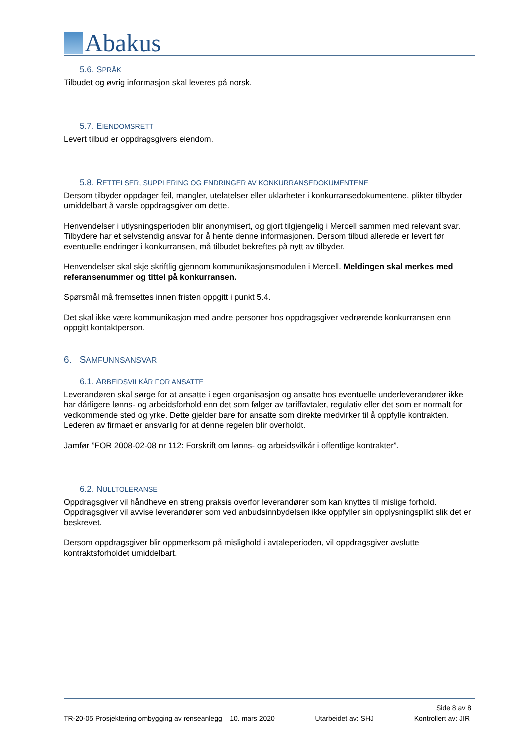Abakus
5.6. SPRÅK
Tilbudet og øvrig informasjon skal leveres på norsk.
5.7. EIENDOMSRETT
Levert tilbud er oppdragsgivers eiendom.
5.8. RETTELSER, SUPPLERING OG ENDRINGER AV KONKURRANSEDOKUMENTENE
Dersom tilbyder oppdager feil, mangler, utelatelser eller uklarheter i konkurransedokumentene, plikter tilbyder umiddelbart å varsle oppdragsgiver om dette.
Henvendelser i utlysningsperioden blir anonymisert, og gjort tilgjengelig i Mercell sammen med relevant svar. Tilbydere har et selvstendig ansvar for å hente denne informasjonen. Dersom tilbud allerede er levert før eventuelle endringer i konkurransen, må tilbudet bekreftes på nytt av tilbyder.
Henvendelser skal skje skriftlig gjennom kommunikasjonsmodulen i Mercell. Meldingen skal merkes med referansenummer og tittel på konkurransen.
Spørsmål må fremsettes innen fristen oppgitt i punkt 5.4.
Det skal ikke være kommunikasjon med andre personer hos oppdragsgiver vedrørende konkurransen enn oppgitt kontaktperson.
6. SAMFUNNSANSVAR
6.1. ARBEIDSVILKÅR FOR ANSATTE
Leverandøren skal sørge for at ansatte i egen organisasjon og ansatte hos eventuelle underleverandører ikke har dårligere lønns- og arbeidsforhold enn det som følger av tariffavtaler, regulativ eller det som er normalt for vedkommende sted og yrke. Dette gjelder bare for ansatte som direkte medvirker til å oppfylle kontrakten. Lederen av firmaet er ansvarlig for at denne regelen blir overholdt.
Jamfør ”FOR 2008-02-08 nr 112: Forskrift om lønns- og arbeidsvilkår i offentlige kontrakter”.
6.2. NULLTOLERANSE
Oppdragsgiver vil håndheve en streng praksis overfor leverandører som kan knyttes til mislige forhold. Oppdragsgiver vil avvise leverandører som ved anbudsinnbydelsen ikke oppfyller sin opplysningsplikt slik det er beskrevet.
Dersom oppdragsgiver blir oppmerksom på mislighold i avtaleperioden, vil oppdragsgiver avslutte kontraktsforholdet umiddelbart.
Side 8 av 8
TR-20-05 Prosjektering ombygging av renseanlegg – 10. mars 2020 Utarbeidet av: SHJ Kontrollert av: JIR